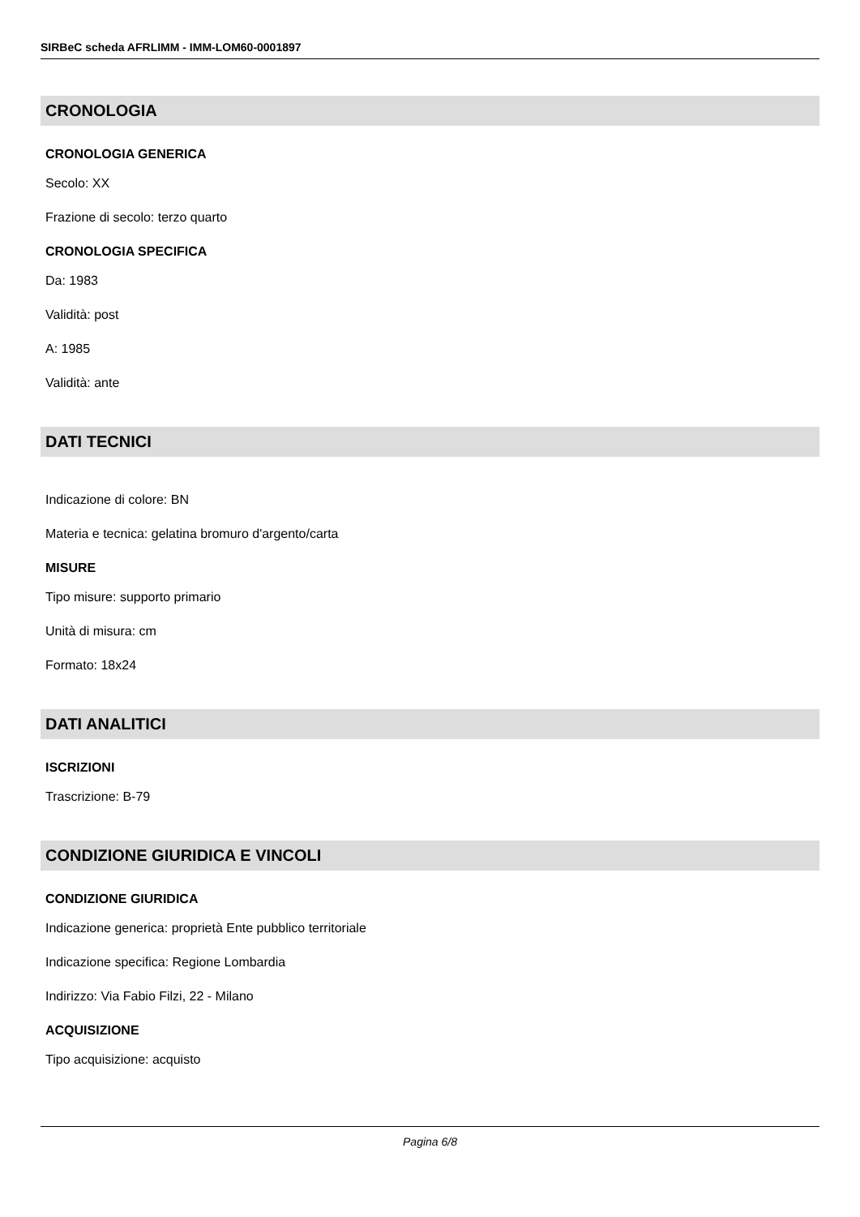SIRBeC scheda AFRLIMM - IMM-LOM60-0001897
CRONOLOGIA
CRONOLOGIA GENERICA
Secolo: XX
Frazione di secolo: terzo quarto
CRONOLOGIA SPECIFICA
Da: 1983
Validità: post
A: 1985
Validità: ante
DATI TECNICI
Indicazione di colore: BN
Materia e tecnica: gelatina bromuro d'argento/carta
MISURE
Tipo misure: supporto primario
Unità di misura: cm
Formato: 18x24
DATI ANALITICI
ISCRIZIONI
Trascrizione: B-79
CONDIZIONE GIURIDICA E VINCOLI
CONDIZIONE GIURIDICA
Indicazione generica: proprietà Ente pubblico territoriale
Indicazione specifica: Regione Lombardia
Indirizzo: Via Fabio Filzi, 22 - Milano
ACQUISIZIONE
Tipo acquisizione: acquisto
Pagina 6/8